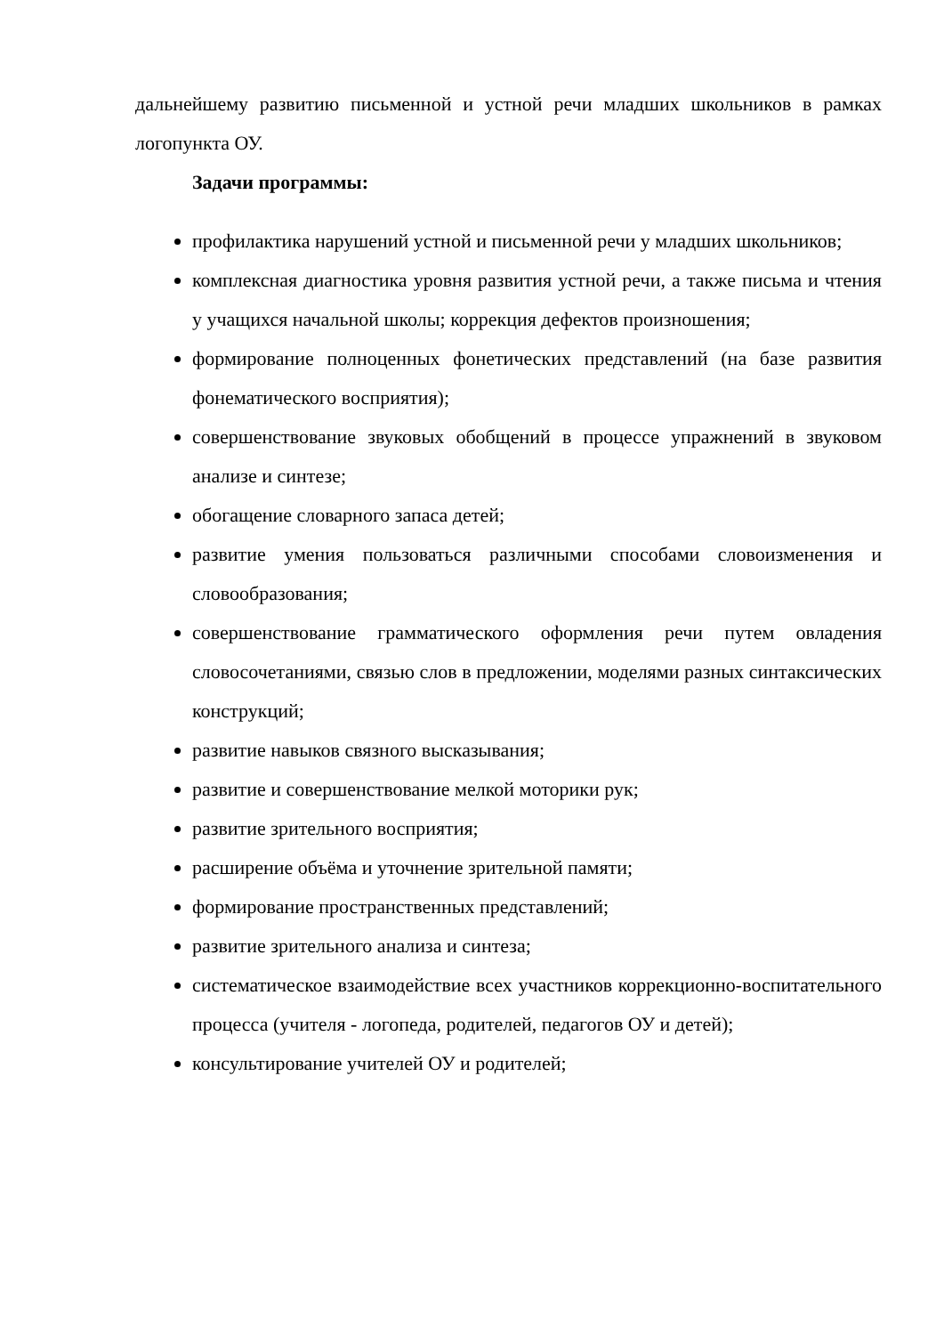дальнейшему развитию письменной и устной речи младших школьников в рамках логопункта ОУ.
Задачи программы:
профилактика нарушений устной и письменной речи у младших школьников;
комплексная диагностика уровня развития устной речи, а также письма и чтения у учащихся начальной школы; коррекция дефектов произношения;
формирование полноценных фонетических представлений (на базе развития фонематического восприятия);
совершенствование звуковых обобщений в процессе упражнений в звуковом анализе и синтезе;
обогащение словарного запаса детей;
развитие умения пользоваться различными способами словоизменения и словообразования;
совершенствование грамматического оформления речи путем овладения словосочетаниями, связью слов в предложении, моделями разных синтаксических конструкций;
развитие навыков связного высказывания;
развитие и совершенствование мелкой моторики рук;
развитие зрительного восприятия;
расширение объёма и уточнение зрительной памяти;
формирование пространственных представлений;
развитие зрительного анализа и синтеза;
систематическое взаимодействие всех участников коррекционно-воспитательного процесса (учителя - логопеда, родителей, педагогов ОУ и детей);
консультирование учителей ОУ и родителей;